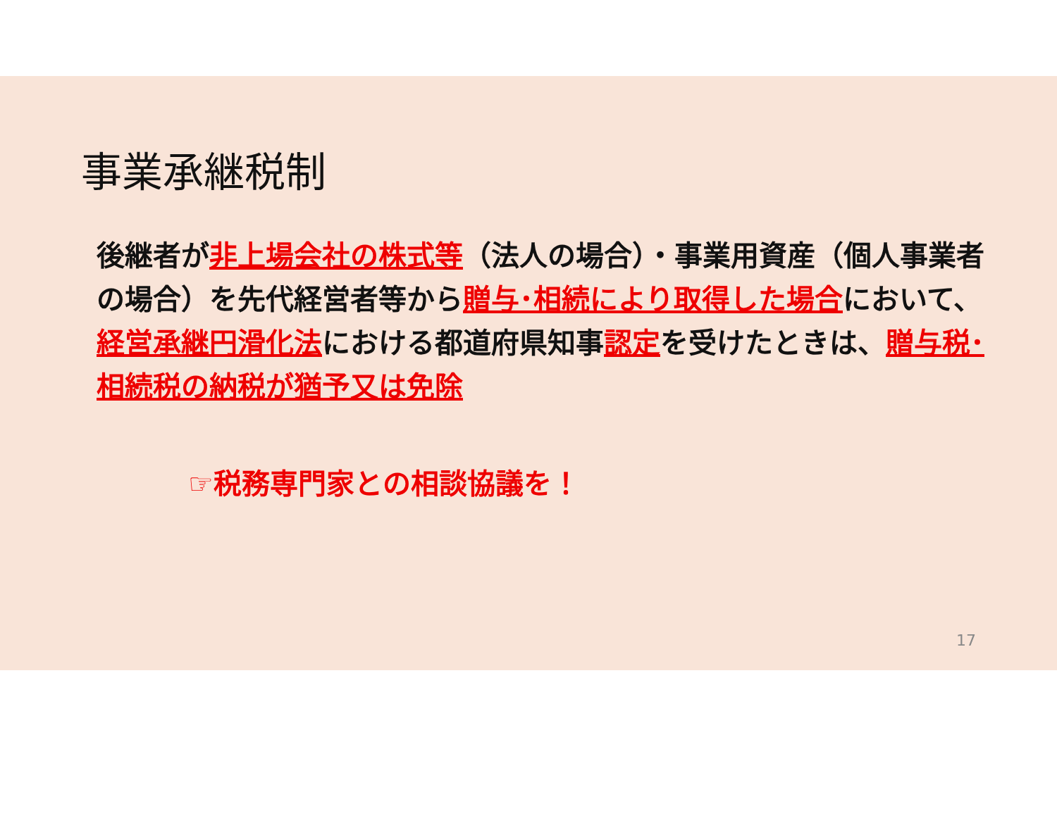事業承継税制
後継者が非上場会社の株式等（法人の場合）・事業用資産（個人事業者の場合）を先代経営者等から贈与･相続により取得した場合において、経営承継円滑化法における都道府県知事認定を受けたときは、贈与税･相続税の納税が猶予又は免除
☞税務専門家との相談協議を！
17